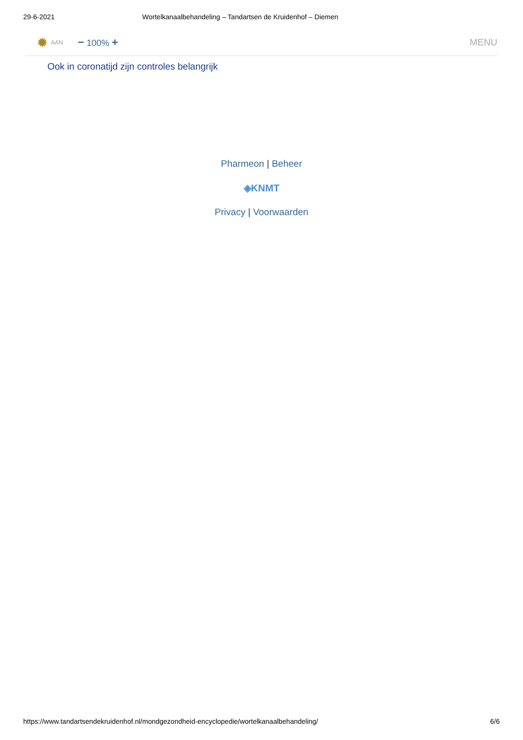29-6-2021 Wortelkanaalbehandeling – Tandartsen de Kruidenhof – Diemen
✹ AAN − 100% + MENU
Ook in coronatijd zijn controles belangrijk
Pharmeon | Beheer
◈KNMT
Privacy | Voorwaarden
https://www.tandartsendekruidenhof.nl/mondgezondheid-encyclopedie/wortelkanaalbehandeling/ 6/6